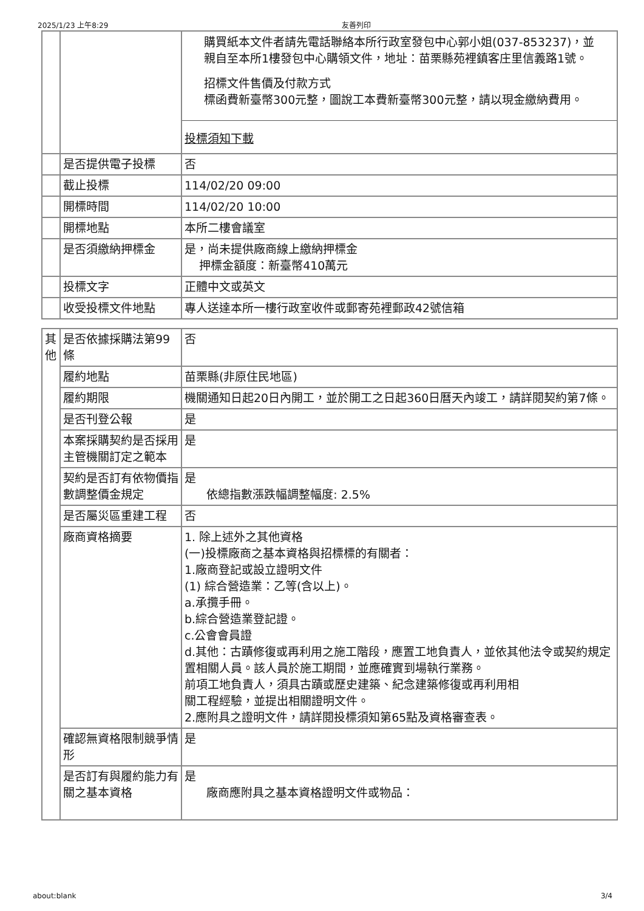2025/1/23 上午8:29 友善列印
| | | 購買紙本文件者請先電話聯絡本所行政室發包中心郭小姐(037-853237)，並親自至本所1樓發包中心購領文件，地址：苗栗縣苑裡鎮客庄里信義路1號。 招標文件售價及付款方式 標函費新臺幣300元整，圖說工本費新臺幣300元整，請以現金繳納費用。 投標須知下載 |
| | 是否提供電子投標 | 否 |
| | 截止投標 | 114/02/20 09:00 |
| | 開標時間 | 114/02/20 10:00 |
| | 開標地點 | 本所二樓會議室 |
| | 是否須繳納押標金 | 是，尚未提供廠商線上繳納押標金 押標金額度：新臺幣410萬元 |
| | 投標文字 | 正體中文或英文 |
| | 收受投標文件地點 | 專人送達本所一樓行政室收件或郵寄苑裡郵政42號信箱 |
| 其他 | 是否依據採購法第99條 | 否 |
| | 履約地點 | 苗栗縣(非原住民地區) |
| | 履約期限 | 機關通知日起20日內開工，並於開工之日起360日曆天內竣工，請詳閱契約第7條。 |
| | 是否刊登公報 | 是 |
| | 本案採購契約是否採用主管機關訂定之範本 | 是 |
| | 契約是否訂有依物價指數調整價金規定 | 是 依總指數漲跌幅調整幅度: 2.5% |
| | 是否屬災區重建工程 | 否 |
| | 廠商資格摘要 | 1. 除上述外之其他資格 (一)投標廠商之基本資格與招標標的有關者： 1.廠商登記或設立證明文件 (1) 綜合營造業：乙等(含以上)。 a.承攬手冊。 b.綜合營造業登記證。 c.公會會員證 d.其他：古蹟修復或再利用之施工階段，應置工地負責人，並依其他法令或契約規定置相關人員。該人員於施工期間，並應確實到場執行業務。 前項工地負責人，須具古蹟或歷史建築、紀念建築修復或再利用相 關工程經驗，並提出相關證明文件。 2.應附具之證明文件，請詳閱投標須知第65點及資格審查表。 |
| | 確認無資格限制競爭情形 | 是 |
| | 是否訂有與履約能力有關之基本資格 | 是 廠商應附具之基本資格證明文件或物品： |
about:blank 3/4